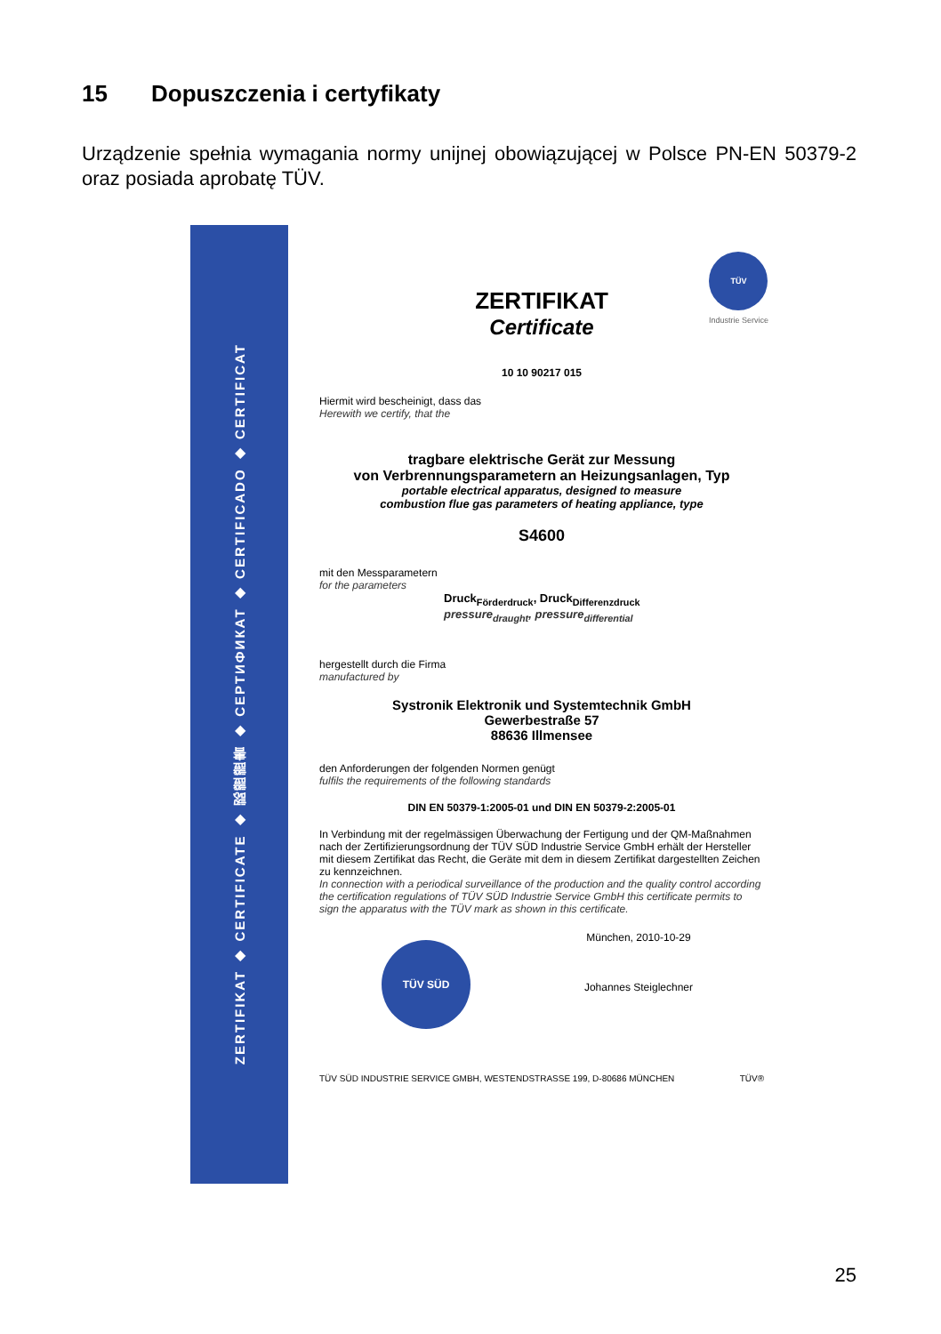15 Dopuszczenia i certyfikaty
Urządzenie spełnia wymagania normy unijnej obowiązującej w Polsce PN-EN 50379-2 oraz posiada aprobatę TÜV.
ZERTIFIKAT ◆ CERTIFICATE ◆ 認證證書 ◆ СЕРТИФИКАТ ◆ CERTIFICADO ◆ CERTIFICAT
TÜV
Industrie Service
ZERTIFIKAT
Certificate
10 10 90217 015
Hiermit wird bescheinigt, dass das
Herewith we certify, that the
tragbare elektrische Gerät zur Messung
von Verbrennungsparametern an Heizungsanlagen, Typ
portable electrical apparatus, designed to measure
combustion flue gas parameters of heating appliance, type
S4600
mit den Messparametern
for the parameters
Druck<sub>Förderdruck</sub>, Druck<sub>Differenzdruck</sub>
pressure<sub>draught</sub>, pressure<sub>differential</sub>
hergestellt durch die Firma
manufactured by
Systronik Elektronik und Systemtechnik GmbH
Gewerbestraße 57
88636 Illmensee
den Anforderungen der folgenden Normen genügt
fulfils the requirements of the following standards
DIN EN 50379-1:2005-01 und DIN EN 50379-2:2005-01
In Verbindung mit der regelmässigen Überwachung der Fertigung und der QM-Maßnahmen nach der Zertifizierungsordnung der TÜV SÜD Industrie Service GmbH erhält der Hersteller mit diesem Zertifikat das Recht, die Geräte mit dem in diesem Zertifikat dargestellten Zeichen zu kennzeichnen.
In connection with a periodical surveillance of the production and the quality control according the certification regulations of TÜV SÜD Industrie Service GmbH this certificate permits to sign the apparatus with the TÜV mark as shown in this certificate.
TÜV SÜD
München, 2010-10-29
Johannes Steiglechner
TÜV SÜD INDUSTRIE SERVICE GMBH, WESTENDSTRASSE 199, D-80686 MÜNCHEN TÜV®
25